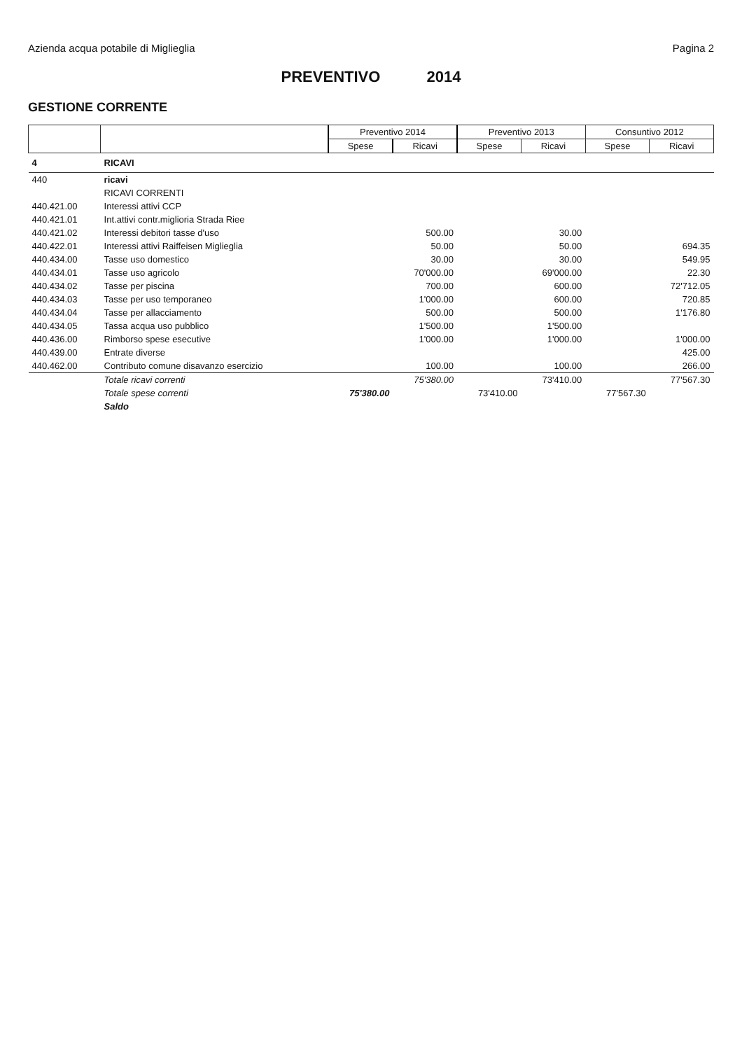Azienda acqua potabile di Miglieglia
Pagina 2
PREVENTIVO 2014
GESTIONE CORRENTE
| | | Preventivo 2014 | | Preventivo 2013 | | Consuntivo 2012 | |
| --- | --- | --- | --- | --- | --- | --- | --- |
| | | Spese | Ricavi | Spese | Ricavi | Spese | Ricavi |
| 4 | RICAVI | | | | | | |
| 440 | ricavi | | | | | | |
| | RICAVI CORRENTI | | | | | | |
| 440.421.00 | Interessi attivi CCP | | | | | | |
| 440.421.01 | Int.attivi contr.miglioria Strada Riee | | | | | | |
| 440.421.02 | Interessi debitori tasse d'uso | | 500.00 | | 30.00 | | |
| 440.422.01 | Interessi attivi Raiffeisen Miglieglia | | 50.00 | | 50.00 | | 694.35 |
| 440.434.00 | Tasse uso domestico | | 30.00 | | 30.00 | | 549.95 |
| 440.434.01 | Tasse uso agricolo | | 70'000.00 | | 69'000.00 | | 22.30 |
| 440.434.02 | Tasse per piscina | | 700.00 | | 600.00 | | 72'712.05 |
| 440.434.03 | Tasse per uso temporaneo | | 1'000.00 | | 600.00 | | 720.85 |
| 440.434.04 | Tasse per allacciamento | | 500.00 | | 500.00 | | 1'176.80 |
| 440.434.05 | Tassa acqua uso pubblico | | 1'500.00 | | 1'500.00 | | |
| 440.436.00 | Rimborso spese esecutive | | 1'000.00 | | 1'000.00 | | 1'000.00 |
| 440.439.00 | Entrate diverse | | | | | | 425.00 |
| 440.462.00 | Contributo comune disavanzo esercizio | | 100.00 | | 100.00 | | 266.00 |
| | Totale ricavi correnti | | 75'380.00 | | 73'410.00 | | 77'567.30 |
| | Totale spese correnti | 75'380.00 | | 73'410.00 | | 77'567.30 | |
| | Saldo | | | | | | |